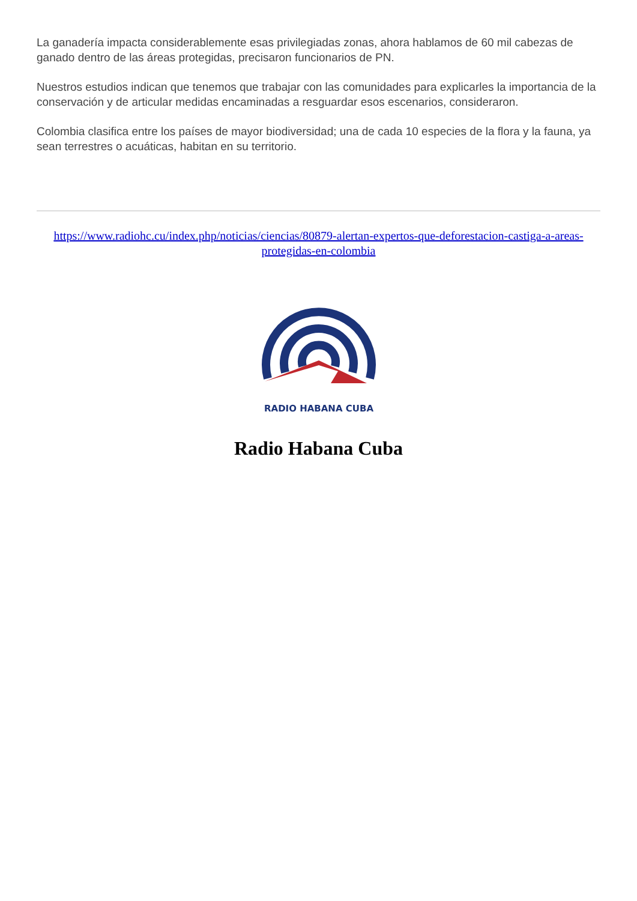La ganadería impacta considerablemente esas privilegiadas zonas, ahora hablamos de 60 mil cabezas de ganado dentro de las áreas protegidas, precisaron funcionarios de PN.
Nuestros estudios indican que tenemos que trabajar con las comunidades para explicarles la importancia de la conservación y de articular medidas encaminadas a resguardar esos escenarios, consideraron.
Colombia clasifica entre los países de mayor biodiversidad; una de cada 10 especies de la flora y la fauna, ya sean terrestres o acuáticas, habitan en su territorio.
https://www.radiohc.cu/index.php/noticias/ciencias/80879-alertan-expertos-que-deforestacion-castiga-a-areas-protegidas-en-colombia
RADIO HABANA CUBA
Radio Habana Cuba